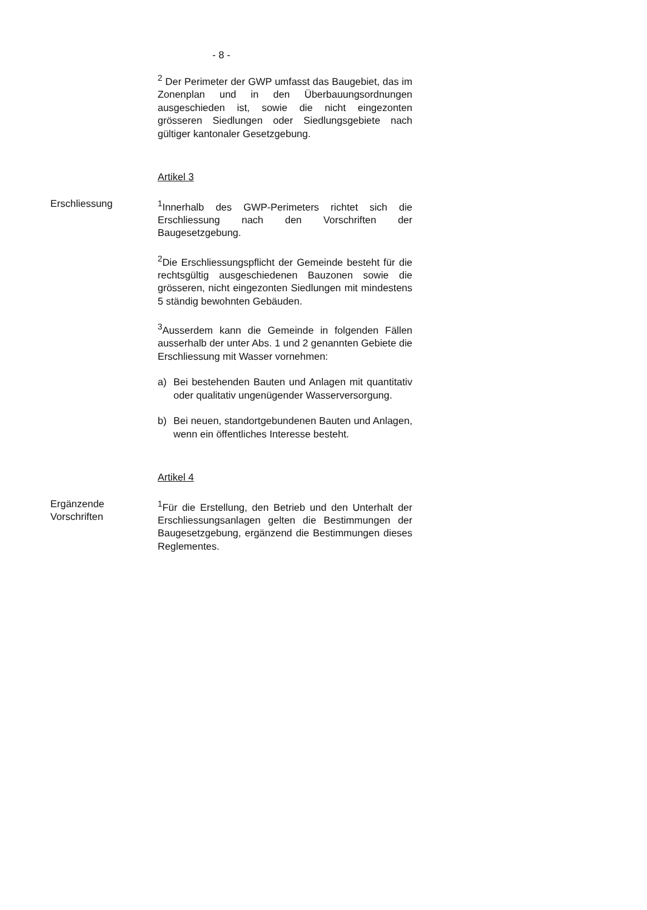- 8 -
<sup>2</sup> Der Perimeter der GWP umfasst das Baugebiet, das im Zonenplan und in den Überbauungsordnungen ausgeschieden ist, sowie die nicht eingezonten grösseren Siedlungen oder Siedlungsgebiete nach gültiger kantonaler Gesetzgebung.
Artikel 3
Erschliessung <sup>1</sup> Innerhalb des GWP-Perimeters richtet sich die Erschliessung nach den Vorschriften der Baugesetzgebung.
<sup>2</sup> Die Erschliessungspflicht der Gemeinde besteht für die rechtsgültig ausgeschiedenen Bauzonen sowie die grösseren, nicht eingezonten Siedlungen mit mindestens 5 ständig bewohnten Gebäuden.
<sup>3</sup> Ausserdem kann die Gemeinde in folgenden Fällen ausserhalb der unter Abs. 1 und 2 genannten Gebiete die Erschliessung mit Wasser vornehmen:
a) Bei bestehenden Bauten und Anlagen mit quantitativ oder qualitativ ungenügender Wasserversorgung.
b) Bei neuen, standortgebundenen Bauten und Anlagen, wenn ein öffentliches Interesse besteht.
Artikel 4
Ergänzende Vorschriften <sup>1</sup> Für die Erstellung, den Betrieb und den Unterhalt der Erschliessungsanlagen gelten die Bestimmungen der Baugesetzgebung, ergänzend die Bestimmungen dieses Reglementes.